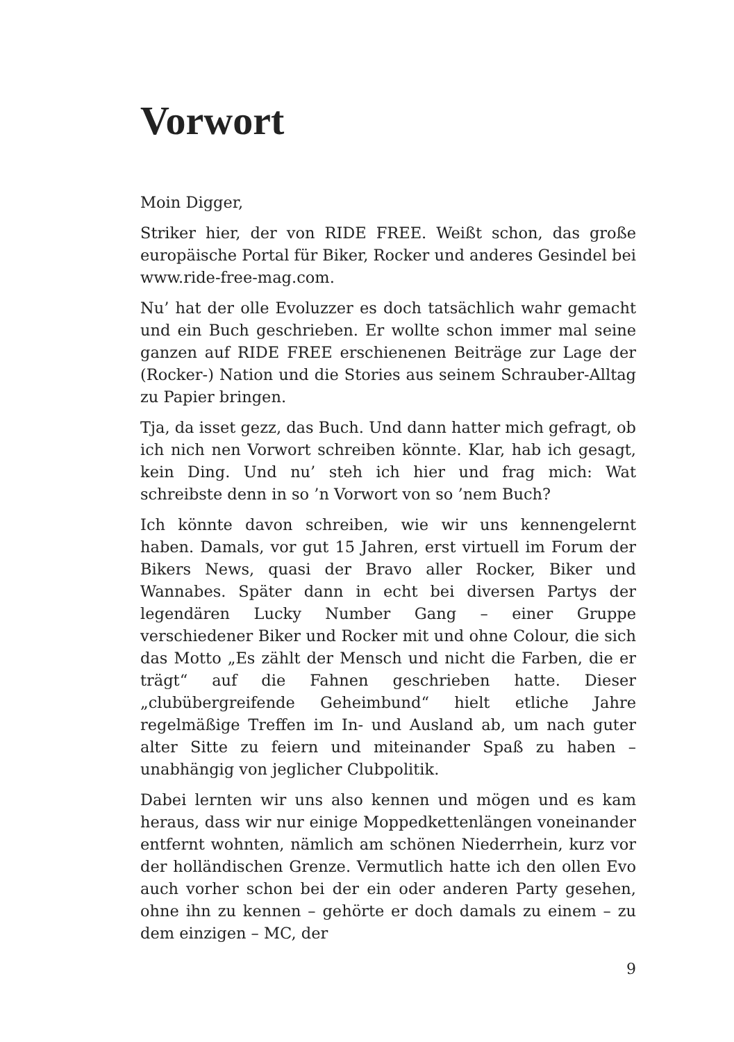Vorwort
Moin Digger,
Striker hier, der von RIDE FREE. Weißt schon, das große europäische Portal für Biker, Rocker und anderes Gesindel bei www.ride-free-mag.com.
Nu’ hat der olle Evoluzzer es doch tatsächlich wahr gemacht und ein Buch geschrieben. Er wollte schon immer mal seine ganzen auf RIDE FREE erschienenen Beiträge zur Lage der (Rocker-) Nation und die Stories aus seinem Schrauber-Alltag zu Papier bringen.
Tja, da isset gezz, das Buch. Und dann hatter mich gefragt, ob ich nich nen Vorwort schreiben könnte. Klar, hab ich gesagt, kein Ding. Und nu’ steh ich hier und frag mich: Wat schreibste denn in so ’n Vorwort von so ’nem Buch?
Ich könnte davon schreiben, wie wir uns kennengelernt haben. Damals, vor gut 15 Jahren, erst virtuell im Forum der Bikers News, quasi der Bravo aller Rocker, Biker und Wannabes. Später dann in echt bei diversen Partys der legendären Lucky Number Gang – einer Gruppe verschiedener Biker und Rocker mit und ohne Colour, die sich das Motto „Es zählt der Mensch und nicht die Farben, die er trägt“ auf die Fahnen geschrieben hatte. Dieser „clubübergreifende Geheimbund“ hielt etliche Jahre regelmäßige Treffen im In- und Ausland ab, um nach guter alter Sitte zu feiern und miteinander Spaß zu haben – unabhängig von jeglicher Clubpolitik.
Dabei lernten wir uns also kennen und mögen und es kam heraus, dass wir nur einige Moppedkettenlängen voneinander entfernt wohnten, nämlich am schönen Niederrhein, kurz vor der holländischen Grenze. Vermutlich hatte ich den ollen Evo auch vorher schon bei der ein oder anderen Party gesehen, ohne ihn zu kennen – gehörte er doch damals zu einem – zu dem einzigen – MC, der
9